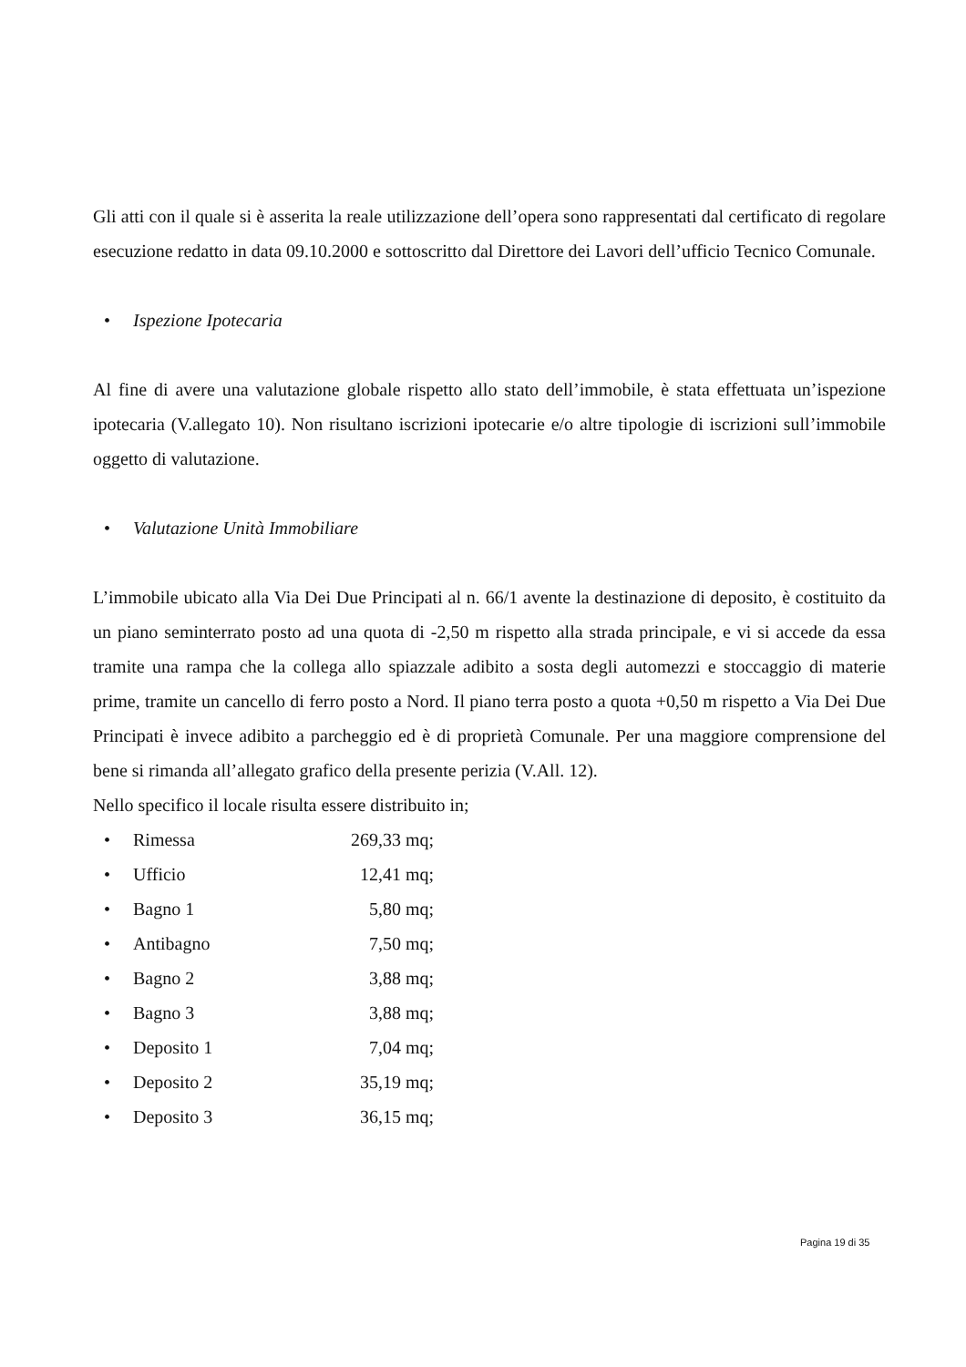Gli atti con il quale si è asserita la reale utilizzazione dell’opera sono rappresentati dal certificato di regolare esecuzione redatto in data 09.10.2000 e sottoscritto dal Direttore dei Lavori dell’ufficio Tecnico Comunale.
• Ispezione Ipotecaria
Al fine di avere una valutazione globale rispetto allo stato dell’immobile, è stata effettuata un’ispezione ipotecaria (V.allegato 10). Non risultano iscrizioni ipotecarie e/o altre tipologie di iscrizioni sull’immobile oggetto di valutazione.
• Valutazione Unità Immobiliare
L’immobile ubicato alla Via Dei Due Principati al n. 66/1 avente la destinazione di deposito, è costituito da un piano seminterrato posto ad una quota di -2,50 m rispetto alla strada principale, e vi si accede da essa tramite una rampa che la collega allo spiazzale adibito a sosta degli automezzi e stoccaggio di materie prime, tramite un cancello di ferro posto a Nord. Il piano terra posto a quota +0,50 m rispetto a Via Dei Due Principati è invece adibito a parcheggio ed è di proprietà Comunale. Per una maggiore comprensione del bene si rimanda all’allegato grafico della presente perizia (V.All. 12).
Nello specifico il locale risulta essere distribuito in;
• Rimessa 269,33 mq;
• Ufficio 12,41 mq;
• Bagno 1 5,80 mq;
• Antibagno 7,50 mq;
• Bagno 2 3,88 mq;
• Bagno 3 3,88 mq;
• Deposito 1 7,04 mq;
• Deposito 2 35,19 mq;
• Deposito 3 36,15 mq;
Pagina 19 di 35